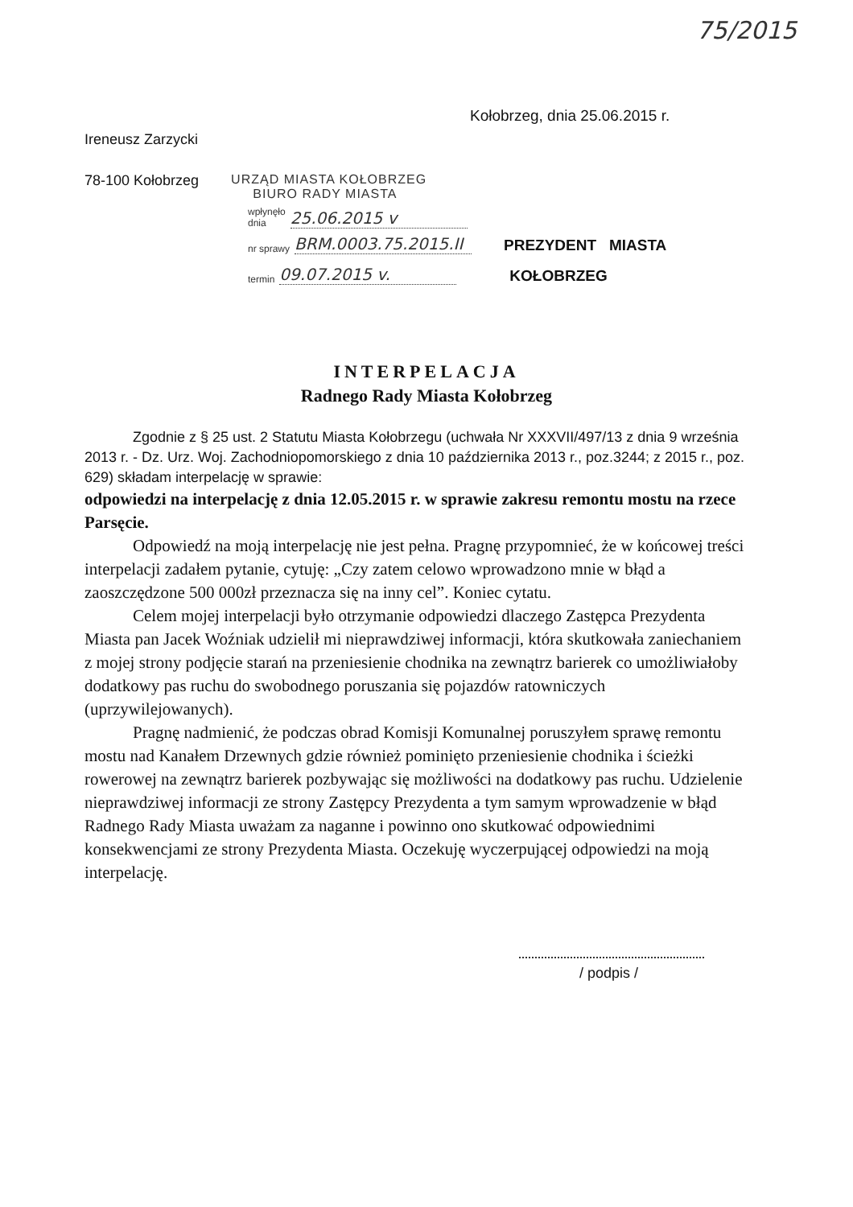75/2015
Kołobrzeg, dnia 25.06.2015 r.
Ireneusz Zarzycki
78-100 Kołobrzeg URZĄD MIASTA KOŁOBRZEG
BIURO RADY MIASTA
wpłynęło
dnia 25.06.2015 v
nr sprawy BRM.0003.75.2015.II
PREZYDENT MIASTA
termin 09.07.2015 v.
KOŁOBRZEG
INTERPELACJA
Radnego Rady Miasta Kołobrzeg
Zgodnie z § 25 ust. 2 Statutu Miasta Kołobrzegu (uchwała Nr XXXVII/497/13 z dnia 9 września 2013 r. - Dz. Urz. Woj. Zachodniopomorskiego z dnia 10 października 2013 r., poz.3244; z 2015 r., poz. 629) składam interpelację w sprawie:
odpowiedzi na interpelację z dnia 12.05.2015 r. w sprawie zakresu remontu mostu na rzece Parsęcie.
Odpowiedź na moją interpelację nie jest pełna. Pragnę przypomnieć, że w końcowej treści interpelacji zadałem pytanie, cytuję: „Czy zatem celowo wprowadzono mnie w błąd a zaoszczędzone 500 000zł przeznacza się na inny cel”. Koniec cytatu.
Celem mojej interpelacji było otrzymanie odpowiedzi dlaczego Zastępca Prezydenta Miasta pan Jacek Woźniak udzielił mi nieprawdziwej informacji, która skutkowała zaniechaniem z mojej strony podjęcie starań na przeniesienie chodnika na zewnątrz barierek co umożliwiałoby dodatkowy pas ruchu do swobodnego poruszania się pojazdów ratowniczych (uprzywilejowanych).
Pragnę nadmienić, że podczas obrad Komisji Komunalnej poruszyłem sprawę remontu mostu nad Kanałem Drzewnych gdzie również pominięto przeniesienie chodnika i ścieżki rowerowej na zewnątrz barierek pozbywając się możliwości na dodatkowy pas ruchu. Udzielenie nieprawdziwej informacji ze strony Zastępcy Prezydenta a tym samym wprowadzenie w błąd Radnego Rady Miasta uważam za naganne i powinno ono skutkować odpowiednimi konsekwencjami ze strony Prezydenta Miasta. Oczekuję wyczerpującej odpowiedzi na moją interpelację.
/ podpis /